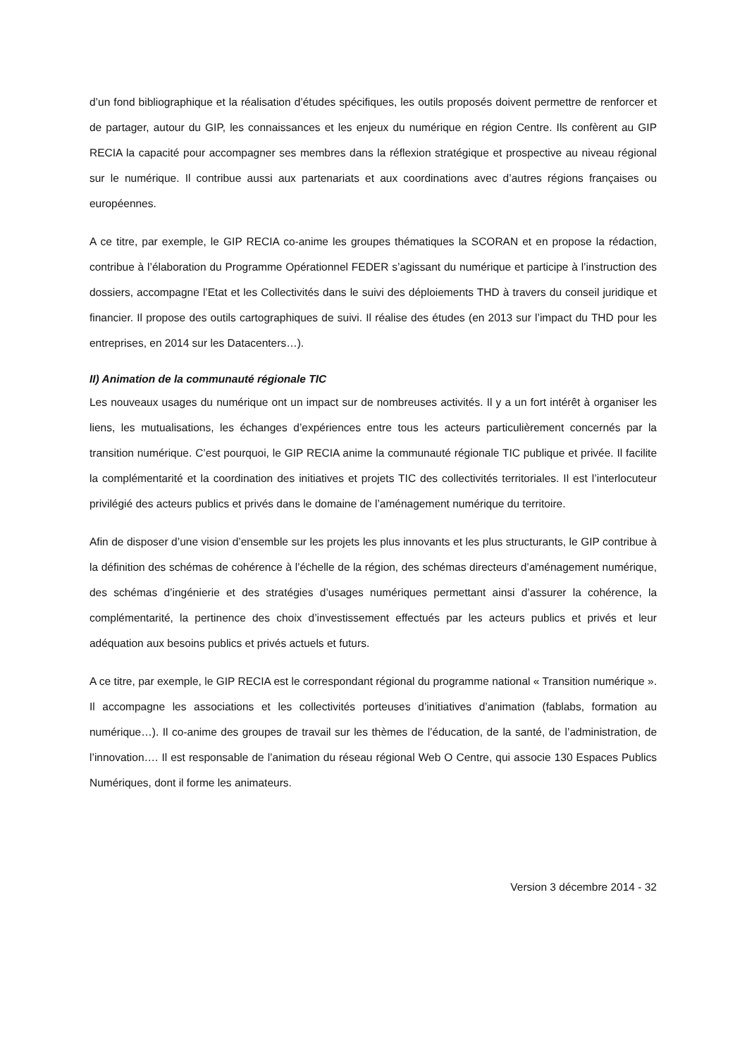d’un fond bibliographique et la réalisation d’études spécifiques, les outils proposés doivent permettre de renforcer et de partager, autour du GIP, les connaissances et les enjeux du numérique en région Centre. Ils confèrent au GIP RECIA la capacité pour accompagner ses membres dans la réflexion stratégique et prospective au niveau régional sur le numérique. Il contribue aussi aux partenariats et aux coordinations avec d’autres régions françaises ou européennes.
A ce titre, par exemple, le GIP RECIA co-anime les groupes thématiques la SCORAN et en propose la rédaction, contribue à l’élaboration du Programme Opérationnel FEDER s’agissant du numérique et participe à l’instruction des dossiers, accompagne l’Etat et les Collectivités dans le suivi des déploiements THD à travers du conseil juridique et financier. Il propose des outils cartographiques de suivi. Il réalise des études (en 2013 sur l’impact du THD pour les entreprises, en 2014 sur les Datacenters…).
II) Animation de la communauté régionale TIC
Les nouveaux usages du numérique ont un impact sur de nombreuses activités. Il y a un fort intérêt à organiser les liens, les mutualisations, les échanges d’expériences entre tous les acteurs particulièrement concernés par la transition numérique. C’est pourquoi, le GIP RECIA anime la communauté régionale TIC publique et privée. Il facilite la complémentarité et la coordination des initiatives et projets TIC des collectivités territoriales. Il est l’interlocuteur privilégié des acteurs publics et privés dans le domaine de l’aménagement numérique du territoire.
Afin de disposer d’une vision d’ensemble sur les projets les plus innovants et les plus structurants, le GIP contribue à la définition des schémas de cohérence à l’échelle de la région, des schémas directeurs d’aménagement numérique, des schémas d’ingénierie et des stratégies d’usages numériques permettant ainsi d’assurer la cohérence, la complémentarité, la pertinence des choix d’investissement effectués par les acteurs publics et privés et leur adéquation aux besoins publics et privés actuels et futurs.
A ce titre, par exemple, le GIP RECIA est le correspondant régional du programme national « Transition numérique ». Il accompagne les associations et les collectivités porteuses d’initiatives d’animation (fablabs, formation au numérique…). Il co-anime des groupes de travail sur les thèmes de l’éducation, de la santé, de l’administration, de l’innovation…. Il est responsable de l’animation du réseau régional Web O Centre, qui associe 130 Espaces Publics Numériques, dont il forme les animateurs.
Version 3 décembre 2014 - 32